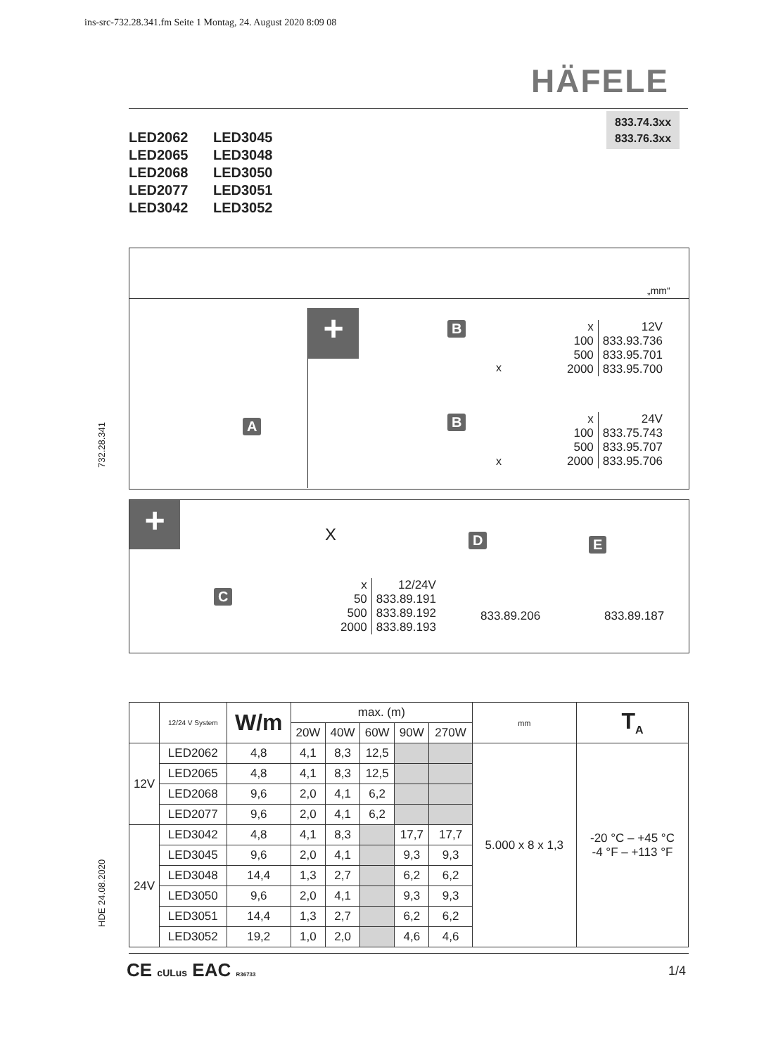ins-src-732.28.341.fm Seite 1 Montag, 24. August 2020 8:09 08
HÄFELE
833.74.3xx
833.76.3xx
LED2062 LED3045 LED2065 LED3048 LED2068 LED3050 LED2077 LED3051 LED3042 LED3052
732.28.341
HDE 24.08.2020
„mm“
A
+ B
x
| x | 12V |
| 100 | 833.93.736 |
| 500 | 833.95.701 |
| 2000 | 833.95.700 |
B
x
| x | 24V |
| 100 | 833.75.743 |
| 500 | 833.95.707 |
| 2000 | 833.95.706 |
+ X
C
| x | 12/24V |
| 50 | 833.89.191 |
| 500 | 833.89.192 |
| 2000 | 833.89.193 |
D E
833.89.206 833.89.187
| | 12/24 V System | W/m | max. (m) | | | | | mm | T<sub>A</sub> |
| --- | --- | --- | --- | --- | --- | --- | --- | --- | --- |
| | | | 20W | 40W | 60W | 90W | 270W | | |
| 12V | LED2062 | 4,8 | 4,1 | 8,3 | 12,5 | | | 5.000 x 8 x 1,3 | -20 °C – +45 °C -4 °F – +113 °F |
| | LED2065 | 4,8 | 4,1 | 8,3 | 12,5 | | | | |
| | LED2068 | 9,6 | 2,0 | 4,1 | 6,2 | | | | |
| | LED2077 | 9,6 | 2,0 | 4,1 | 6,2 | | | | |
| 24V | LED3042 | 4,8 | 4,1 | 8,3 | | 17,7 | 17,7 | | |
| | LED3045 | 9,6 | 2,0 | 4,1 | | 9,3 | 9,3 | | |
| | LED3048 | 14,4 | 1,3 | 2,7 | | 6,2 | 6,2 | | |
| | LED3050 | 9,6 | 2,0 | 4,1 | | 9,3 | 9,3 | | |
| | LED3051 | 14,4 | 1,3 | 2,7 | | 6,2 | 6,2 | | |
| | LED3052 | 19,2 | 1,0 | 2,0 | | 4,6 | 4,6 | | |
CE cULus EAC R36733 1/4